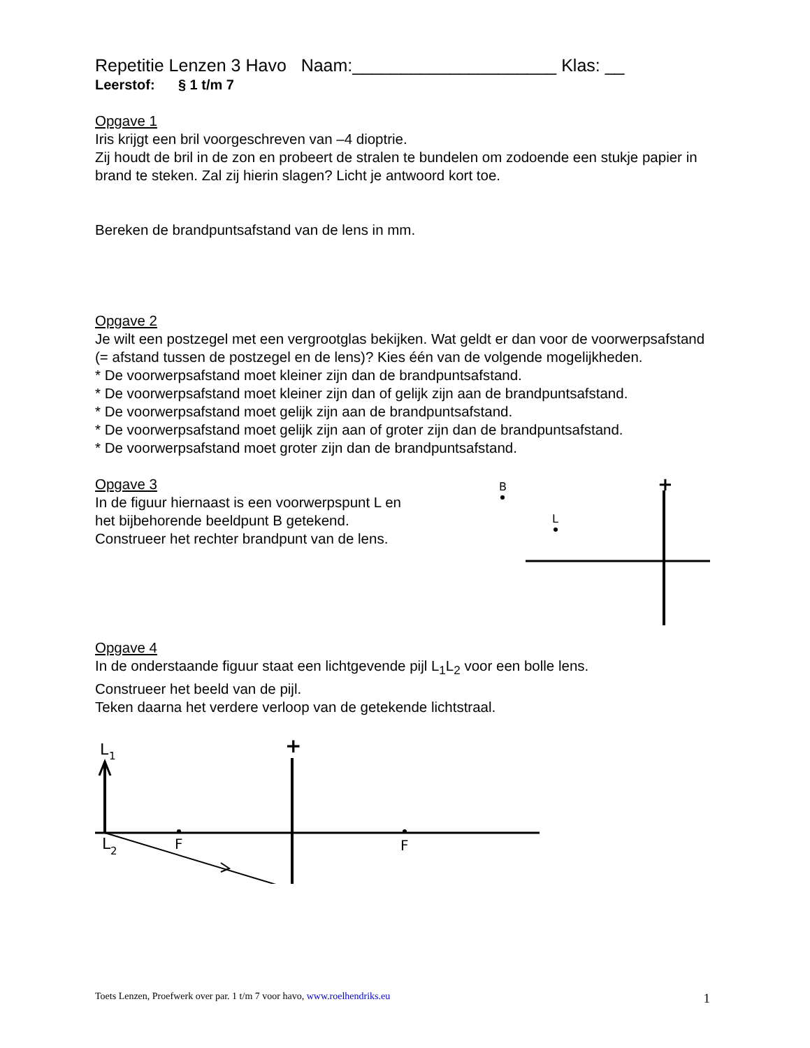Repetitie Lenzen 3 Havo Naam:_____________________ Klas: __
Leerstof: § 1 t/m 7
Opgave 1
Iris krijgt een bril voorgeschreven van –4 dioptrie.
Zij houdt de bril in de zon en probeert de stralen te bundelen om zodoende een stukje papier in brand te steken. Zal zij hierin slagen? Licht je antwoord kort toe.
Bereken de brandpuntsafstand van de lens in mm.
Opgave 2
Je wilt een postzegel met een vergrootglas bekijken. Wat geldt er dan voor de voorwerpsafstand (= afstand tussen de postzegel en de lens)? Kies één van de volgende mogelijkheden.
* De voorwerpsafstand moet kleiner zijn dan de brandpuntsafstand.
* De voorwerpsafstand moet kleiner zijn dan of gelijk zijn aan de brandpuntsafstand.
* De voorwerpsafstand moet gelijk zijn aan de brandpuntsafstand.
* De voorwerpsafstand moet gelijk zijn aan of groter zijn dan de brandpuntsafstand.
* De voorwerpsafstand moet groter zijn dan de brandpuntsafstand.
Opgave 3
In de figuur hiernaast is een voorwerpspunt L en het bijbehorende beeldpunt B getekend. Construeer het rechter brandpunt van de lens.
B
L
+
Opgave 4
In de onderstaande figuur staat een lichtgevende pijl L<sub>1</sub>L<sub>2</sub> voor een bolle lens.
Construeer het beeld van de pijl.
Teken daarna het verdere verloop van de getekende lichtstraal.
L
1
L
2
F
F
+
Toets Lenzen, Proefwerk over par. 1 t/m 7 voor havo, www.roelhendriks.eu 1